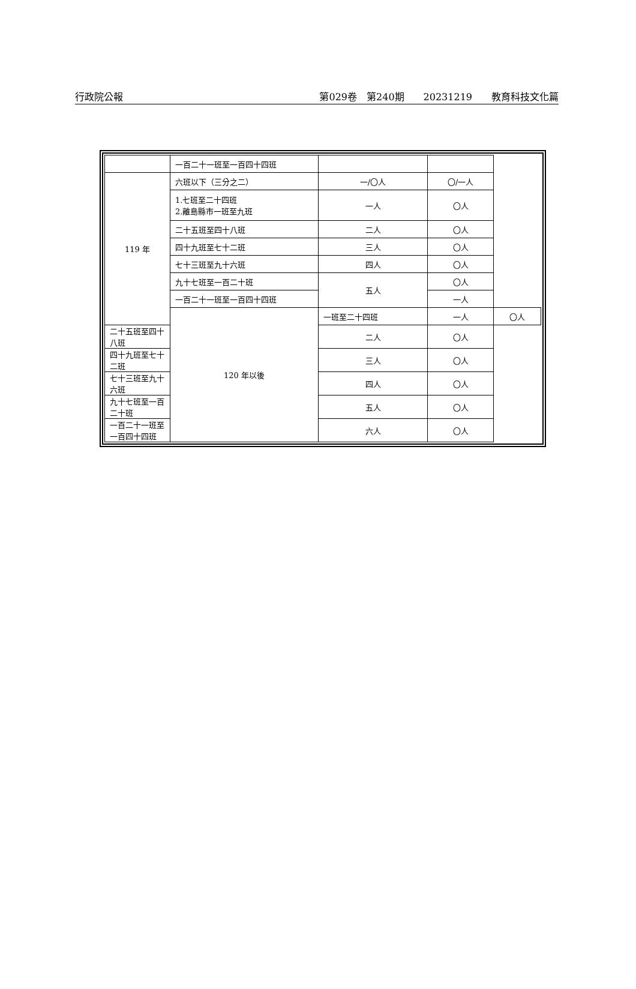行政院公報 第029卷　第240期　　20231219　　教育科技文化篇
| | 一百二十一班至一百四十四班 | | | |
| 119 年 | 六班以下（三分之二） | 一/〇人 | 〇/一人 | |
| | 1.七班至二十四班 2.離島縣市一班至九班 | 一人 | 〇人 | |
| | 二十五班至四十八班 | 二人 | 〇人 | |
| | 四十九班至七十二班 | 三人 | 〇人 | |
| | 七十三班至九十六班 | 四人 | 〇人 | |
| | 九十七班至一百二十班 | 五人 | 〇人 | |
| | 一百二十一班至一百四十四班 | | 一人 | |
| | 120 年以後 | 一班至二十四班 | 一人 | 〇人 |
| 二十五班至四十八班 | | 二人 | 〇人 | |
| 四十九班至七十二班 | | 三人 | 〇人 | |
| 七十三班至九十六班 | | 四人 | 〇人 | |
| 九十七班至一百二十班 | | 五人 | 〇人 | |
| 一百二十一班至一百四十四班 | | 六人 | 〇人 | |